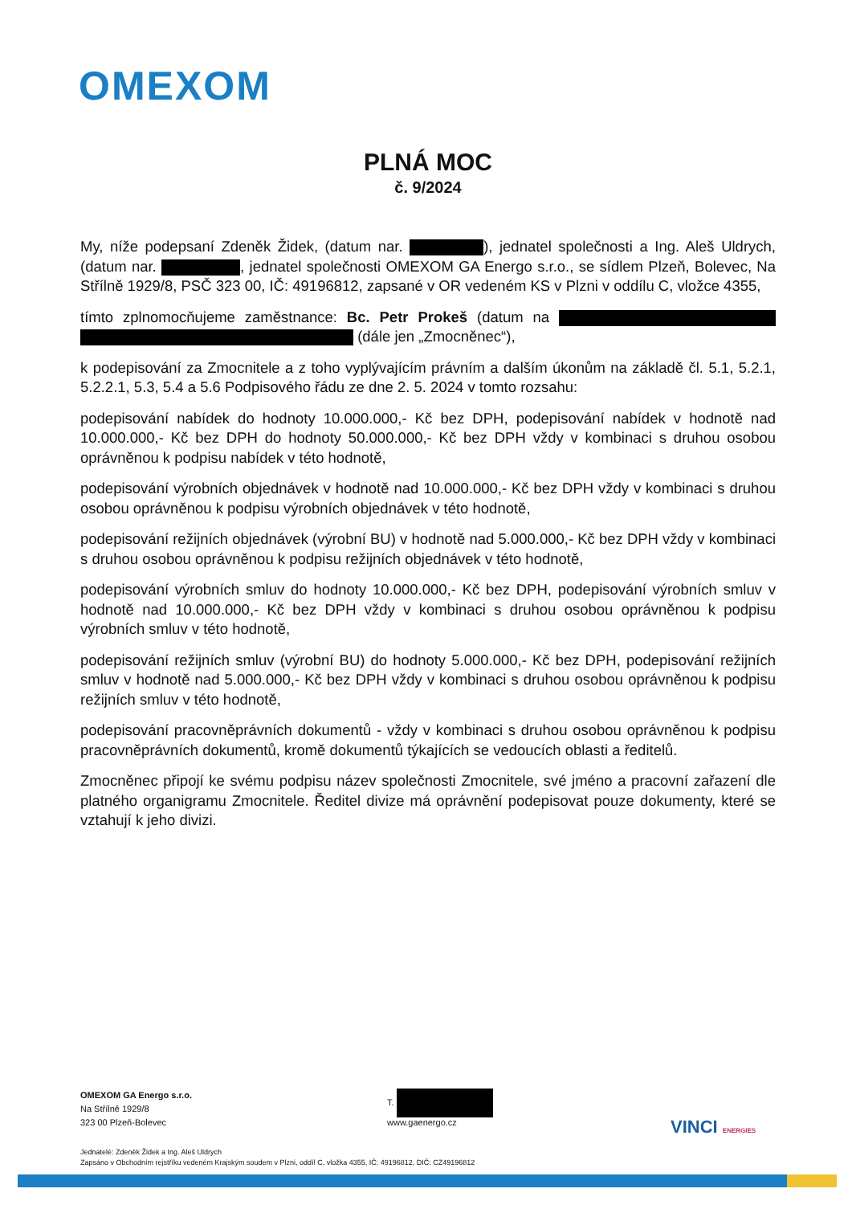OMEXOM
PLNÁ MOC
č. 9/2024
My, níže podepsaní Zdeněk Židek, (datum nar. ), jednatel společnosti a Ing. Aleš Uldrych, (datum nar. , jednatel společnosti OMEXOM GA Energo s.r.o., se sídlem Plzeň, Bolevec, Na Střílně 1929/8, PSČ 323 00, IČ: 49196812, zapsané v OR vedeném KS v Plzni v oddílu C, vložce 4355,
tímto zplnomocňujeme zaměstnance: Bc. Petr Prokeš (datum na (dále jen „Zmocněnec“),
k podepisování za Zmocnitele a z toho vyplývajícím právním a dalším úkonům na základě čl. 5.1, 5.2.1, 5.2.2.1, 5.3, 5.4 a 5.6 Podpisového řádu ze dne 2. 5. 2024 v tomto rozsahu:
podepisování nabídek do hodnoty 10.000.000,- Kč bez DPH, podepisování nabídek v hodnotě nad 10.000.000,- Kč bez DPH do hodnoty 50.000.000,- Kč bez DPH vždy v kombinaci s druhou osobou oprávněnou k podpisu nabídek v této hodnotě,
podepisování výrobních objednávek v hodnotě nad 10.000.000,- Kč bez DPH vždy v kombinaci s druhou osobou oprávněnou k podpisu výrobních objednávek v této hodnotě,
podepisování režijních objednávek (výrobní BU) v hodnotě nad 5.000.000,- Kč bez DPH vždy v kombinaci s druhou osobou oprávněnou k podpisu režijních objednávek v této hodnotě,
podepisování výrobních smluv do hodnoty 10.000.000,- Kč bez DPH, podepisování výrobních smluv v hodnotě nad 10.000.000,- Kč bez DPH vždy v kombinaci s druhou osobou oprávněnou k podpisu výrobních smluv v této hodnotě,
podepisování režijních smluv (výrobní BU) do hodnoty 5.000.000,- Kč bez DPH, podepisování režijních smluv v hodnotě nad 5.000.000,- Kč bez DPH vždy v kombinaci s druhou osobou oprávněnou k podpisu režijních smluv v této hodnotě,
podepisování pracovněprávních dokumentů - vždy v kombinaci s druhou osobou oprávněnou k podpisu pracovněprávních dokumentů, kromě dokumentů týkajících se vedoucích oblasti a ředitelů.
Zmocněnec připojí ke svému podpisu název společnosti Zmocnitele, své jméno a pracovní zařazení dle platného organigramu Zmocnitele. Ředitel divize má oprávnění podepisovat pouze dokumenty, které se vztahují k jeho divizi.
OMEXOM GA Energo s.r.o.
Na Střílně 1929/8
323 00 Plzeň-Bolevec
T.
www.gaenergo.cz
VINCI ENERGIES
Jednatelé: Zdeněk Židek a Ing. Aleš Uldrych
Zapsáno v Obchodním rejstříku vedeném Krajským soudem v Plzni, oddíl C, vložka 4355, IČ: 49196812, DIČ: CZ49196812